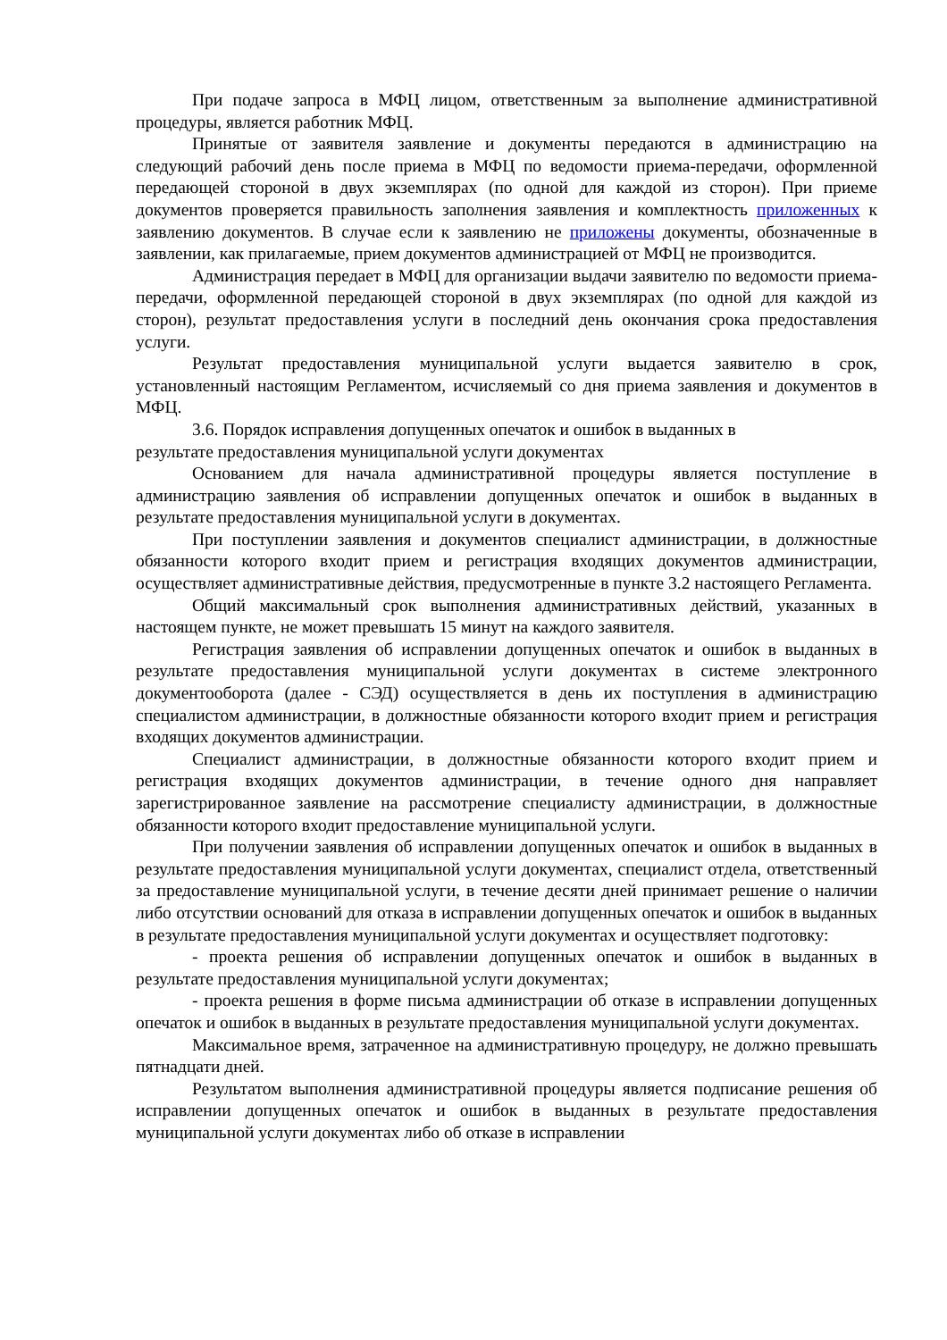При подаче запроса в МФЦ лицом, ответственным за выполнение административной процедуры, является работник МФЦ.
Принятые от заявителя заявление и документы передаются в администрацию на следующий рабочий день после приема в МФЦ по ведомости приема-передачи, оформленной передающей стороной в двух экземплярах (по одной для каждой из сторон). При приеме документов проверяется правильность заполнения заявления и комплектность приложенных к заявлению документов. В случае если к заявлению не приложены документы, обозначенные в заявлении, как прилагаемые, прием документов администрацией от МФЦ не производится.
Администрация передает в МФЦ для организации выдачи заявителю по ведомости приема-передачи, оформленной передающей стороной в двух экземплярах (по одной для каждой из сторон), результат предоставления услуги в последний день окончания срока предоставления услуги.
Результат предоставления муниципальной услуги выдается заявителю в срок, установленный настоящим Регламентом, исчисляемый со дня приема заявления и документов в МФЦ.
3.6. Порядок исправления допущенных опечаток и ошибок в выданных в
результате предоставления муниципальной услуги документах
Основанием для начала административной процедуры является поступление в администрацию заявления об исправлении допущенных опечаток и ошибок в выданных в результате предоставления муниципальной услуги в документах.
При поступлении заявления и документов специалист администрации, в должностные обязанности которого входит прием и регистрация входящих документов администрации, осуществляет административные действия, предусмотренные в пункте 3.2 настоящего Регламента.
Общий максимальный срок выполнения административных действий, указанных в настоящем пункте, не может превышать 15 минут на каждого заявителя.
Регистрация заявления об исправлении допущенных опечаток и ошибок в выданных в результате предоставления муниципальной услуги документах в системе электронного документооборота (далее - СЭД) осуществляется в день их поступления в администрацию специалистом администрации, в должностные обязанности которого входит прием и регистрация входящих документов администрации.
Специалист администрации, в должностные обязанности которого входит прием и регистрация входящих документов администрации, в течение одного дня направляет зарегистрированное заявление на рассмотрение специалисту администрации, в должностные обязанности которого входит предоставление муниципальной услуги.
При получении заявления об исправлении допущенных опечаток и ошибок в выданных в результате предоставления муниципальной услуги документах, специалист отдела, ответственный за предоставление муниципальной услуги, в течение десяти дней принимает решение о наличии либо отсутствии оснований для отказа в исправлении допущенных опечаток и ошибок в выданных в результате предоставления муниципальной услуги документах и осуществляет подготовку:
- проекта решения об исправлении допущенных опечаток и ошибок в выданных в результате предоставления муниципальной услуги документах;
- проекта решения в форме письма администрации об отказе в исправлении допущенных опечаток и ошибок в выданных в результате предоставления муниципальной услуги документах.
Максимальное время, затраченное на административную процедуру, не должно превышать пятнадцати дней.
Результатом выполнения административной процедуры является подписание решения об исправлении допущенных опечаток и ошибок в выданных в результате предоставления муниципальной услуги документах либо об отказе в исправлении